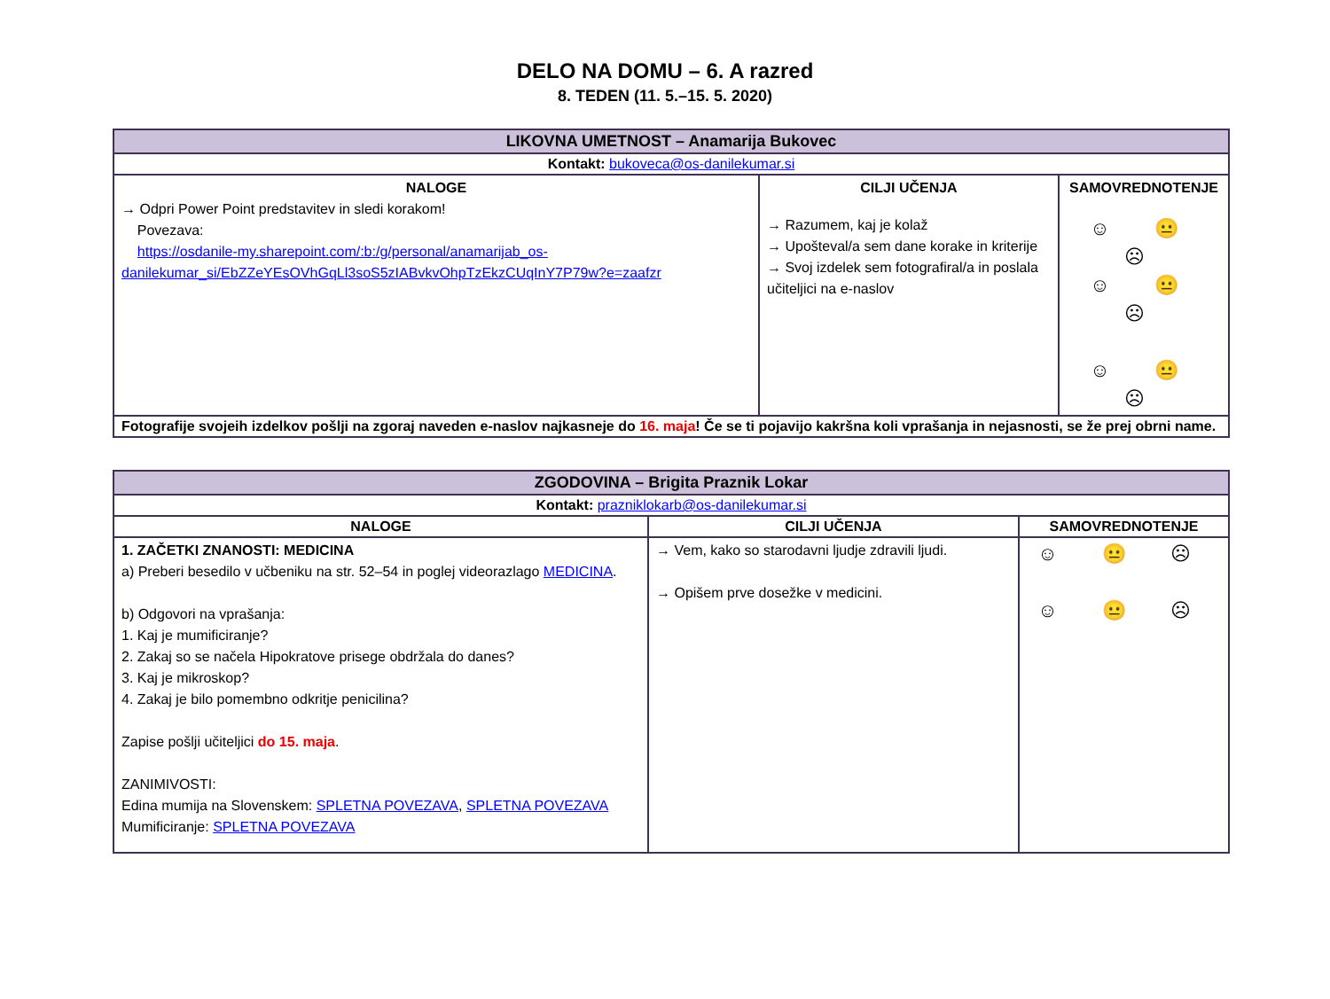DELO NA DOMU – 6. A razred
8. TEDEN (11. 5.–15. 5. 2020)
| LIKOVNA UMETNOST – Anamarija Bukovec | | |
| --- | --- | --- |
| Kontakt: bukoveca@os-danilekumar.si | | |
| NALOGE → Odpri Power Point predstavitev in sledi korakom! Povezava: https://osdanile-my.sharepoint.com/:b:/g/personal/anamarijab_os-danilekumar_si/EbZZeYEsOVhGqLl3soS5zIABvkvOhpTzEkzCUqInY7P79w?e=zaafzr | CILJI UČENJA → Razumem, kaj je kolaž → Upošteval/a sem dane korake in kriterije → Svoj izdelek sem fotografiral/a in poslala učiteljici na e-naslov | SAMOVREDNOTENJE ☺ 😐 ☹ ☺ 😐 ☹ ☺ 😐 ☹ |
| Fotografije svojeih izdelkov pošlji na zgoraj naveden e-naslov najkasneje do 16. maja ! Če se ti pojavijo kakršna koli vprašanja in nejasnosti, se že prej obrni name. | | |
| ZGODOVINA – Brigita Praznik Lokar | | |
| --- | --- | --- |
| Kontakt: prazniklokarb@os-danilekumar.si | | |
| NALOGE | CILJI UČENJA | SAMOVREDNOTENJE |
| 1. ZAČETKI ZNANOSTI: MEDICINA a) Preberi besedilo v učbeniku na str. 52–54 in poglej videorazlago MEDICINA . b) Odgovori na vprašanja: 1. Kaj je mumificiranje? 2. Zakaj so se načela Hipokratove prisege obdržala do danes? 3. Kaj je mikroskop? 4. Zakaj je bilo pomembno odkritje penicilina? Zapise pošlji učiteljici do 15. maja . ZANIMIVOSTI: Edina mumija na Slovenskem: SPLETNA POVEZAVA , SPLETNA POVEZAVA Mumificiranje: SPLETNA POVEZAVA | → Vem, kako so starodavni ljudje zdravili ljudi. → Opišem prve dosežke v medicini. | ☺ 😐 ☹ ☺ 😐 ☹ |